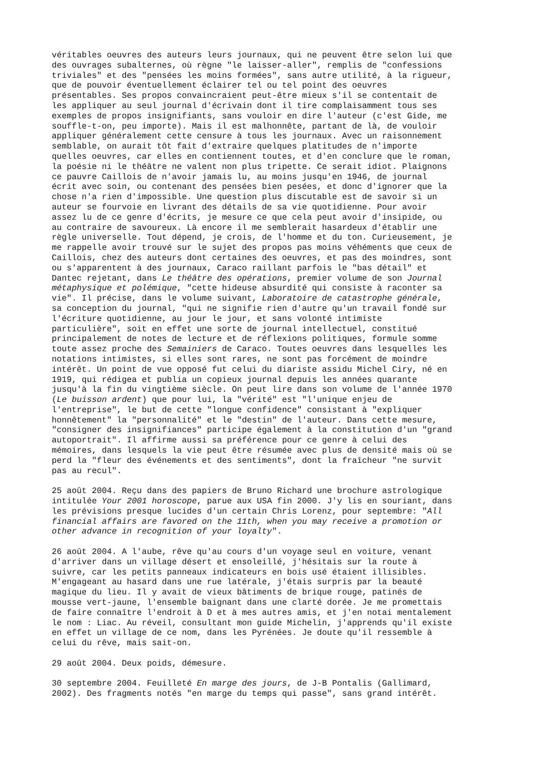véritables oeuvres des auteurs leurs journaux, qui ne peuvent être selon lui que des ouvrages subalternes, où règne "le laisser-aller", remplis de "confessions triviales" et des "pensées les moins formées", sans autre utilité, à la rigueur, que de pouvoir éventuellement éclairer tel ou tel point des oeuvres présentables. Ses propos convaincraient peut-être mieux s'il se contentait de les appliquer au seul journal d'écrivain dont il tire complaisamment tous ses exemples de propos insignifiants, sans vouloir en dire l'auteur (c'est Gide, me souffle-t-on, peu importe). Mais il est malhonnête, partant de là, de vouloir appliquer généralement cette censure à tous les journaux. Avec un raisonnement semblable, on aurait tôt fait d'extraire quelques platitudes de n'importe quelles oeuvres, car elles en contiennent toutes, et d'en conclure que le roman, la poésie ni le théâtre ne valent non plus tripette. Ce serait idiot. Plaignons ce pauvre Caillois de n'avoir jamais lu, au moins jusqu'en 1946, de journal écrit avec soin, ou contenant des pensées bien pesées, et donc d'ignorer que la chose n'a rien d'impossible. Une question plus discutable est de savoir si un auteur se fourvoie en livrant des détails de sa vie quotidienne. Pour avoir assez lu de ce genre d'écrits, je mesure ce que cela peut avoir d'insipide, ou au contraire de savoureux. Là encore il me semblerait hasardeux d'établir une règle universelle. Tout dépend, je crois, de l'homme et du ton. Curieusement, je me rappelle avoir trouvé sur le sujet des propos pas moins véhéments que ceux de Caillois, chez des auteurs dont certaines des oeuvres, et pas des moindres, sont ou s'apparentent à des journaux, Caraco raillant parfois le "bas détail" et Dantec rejetant, dans Le théâtre des opérations, premier volume de son Journal métaphysique et polémique, "cette hideuse absurdité qui consiste à raconter sa vie". Il précise, dans le volume suivant, Laboratoire de catastrophe générale, sa conception du journal, "qui ne signifie rien d'autre qu'un travail fondé sur l'écriture quotidienne, au jour le jour, et sans volonté intimiste particulière", soit en effet une sorte de journal intellectuel, constitué principalement de notes de lecture et de réflexions politiques, formule somme toute assez proche des Semainiers de Caraco. Toutes oeuvres dans lesquelles les notations intimistes, si elles sont rares, ne sont pas forcément de moindre intérêt. Un point de vue opposé fut celui du diariste assidu Michel Ciry, né en 1919, qui rédigea et publia un copieux journal depuis les années quarante jusqu'à la fin du vingtième siècle. On peut lire dans son volume de l'année 1970 (Le buisson ardent) que pour lui, la "vérité" est "l'unique enjeu de l'entreprise", le but de cette "longue confidence" consistant à "expliquer honnêtement" la "personnalité" et le "destin" de l'auteur. Dans cette mesure, "consigner des insignifiances" participe également à la constitution d'un "grand autoportrait". Il affirme aussi sa préférence pour ce genre à celui des mémoires, dans lesquels la vie peut être résumée avec plus de densité mais où se perd la "fleur des événements et des sentiments", dont la fraîcheur "ne survit pas au recul".
25 août 2004. Reçu dans des papiers de Bruno Richard une brochure astrologique intitulée Your 2001 horoscope, parue aux USA fin 2000. J'y lis en souriant, dans les prévisions presque lucides d'un certain Chris Lorenz, pour septembre: "All financial affairs are favored on the 11th, when you may receive a promotion or other advance in recognition of your loyalty".
26 août 2004. A l'aube, rêve qu'au cours d'un voyage seul en voiture, venant d'arriver dans un village désert et ensoleillé, j'hésitais sur la route à suivre, car les petits panneaux indicateurs en bois usé étaient illisibles. M'engageant au hasard dans une rue latérale, j'étais surpris par la beauté magique du lieu. Il y avait de vieux bâtiments de brique rouge, patinés de mousse vert-jaune, l'ensemble baignant dans une clarté dorée. Je me promettais de faire connaître l'endroit à D et à mes autres amis, et j'en notai mentalement le nom : Liac. Au réveil, consultant mon guide Michelin, j'apprends qu'il existe en effet un village de ce nom, dans les Pyrénées. Je doute qu'il ressemble à celui du rêve, mais sait-on.
29 août 2004. Deux poids, démesure.
30 septembre 2004. Feuilleté En marge des jours, de J-B Pontalis (Gallimard, 2002). Des fragments notés "en marge du temps qui passe", sans grand intérêt.